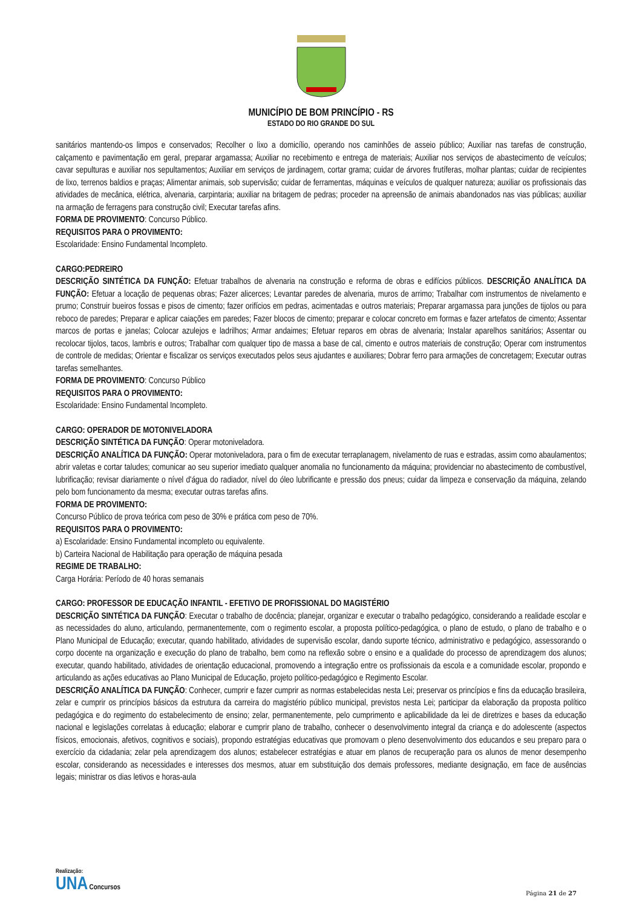MUNICÍPIO DE BOM PRINCÍPIO - RS
ESTADO DO RIO GRANDE DO SUL
sanitários mantendo-os limpos e conservados; Recolher o lixo a domicílio, operando nos caminhões de asseio público; Auxiliar nas tarefas de construção, calçamento e pavimentação em geral, preparar argamassa; Auxiliar no recebimento e entrega de materiais; Auxiliar nos serviços de abastecimento de veículos; cavar sepulturas e auxiliar nos sepultamentos; Auxiliar em serviços de jardinagem, cortar grama; cuidar de árvores frutíferas, molhar plantas; cuidar de recipientes de lixo, terrenos baldios e praças; Alimentar animais, sob supervisão; cuidar de ferramentas, máquinas e veículos de qualquer natureza; auxiliar os profissionais das atividades de mecânica, elétrica, alvenaria, carpintaria; auxiliar na britagem de pedras; proceder na apreensão de animais abandonados nas vias públicas; auxiliar na armação de ferragens para construção civil; Executar tarefas afins.
FORMA DE PROVIMENTO: Concurso Público.
REQUISITOS PARA O PROVIMENTO:
Escolaridade: Ensino Fundamental Incompleto.
CARGO:PEDREIRO
DESCRIÇÃO SINTÉTICA DA FUNÇÃO: Efetuar trabalhos de alvenaria na construção e reforma de obras e edifícios públicos. DESCRIÇÃO ANALÍTICA DA FUNÇÃO: Efetuar a locação de pequenas obras; Fazer alicerces; Levantar paredes de alvenaria, muros de arrimo; Trabalhar com instrumentos de nivelamento e prumo; Construir bueiros fossas e pisos de cimento; fazer orifícios em pedras, acimentadas e outros materiais; Preparar argamassa para junções de tijolos ou para reboco de paredes; Preparar e aplicar caiações em paredes; Fazer blocos de cimento; preparar e colocar concreto em formas e fazer artefatos de cimento; Assentar marcos de portas e janelas; Colocar azulejos e ladrilhos; Armar andaimes; Efetuar reparos em obras de alvenaria; Instalar aparelhos sanitários; Assentar ou recolocar tijolos, tacos, lambris e outros; Trabalhar com qualquer tipo de massa a base de cal, cimento e outros materiais de construção; Operar com instrumentos de controle de medidas; Orientar e fiscalizar os serviços executados pelos seus ajudantes e auxiliares; Dobrar ferro para armações de concretagem; Executar outras tarefas semelhantes.
FORMA DE PROVIMENTO: Concurso Público
REQUISITOS PARA O PROVIMENTO:
Escolaridade: Ensino Fundamental Incompleto.
CARGO: OPERADOR DE MOTONIVELADORA
DESCRIÇÃO SINTÉTICA DA FUNÇÃO: Operar motoniveladora.
DESCRIÇÃO ANALÍTICA DA FUNÇÃO: Operar motoniveladora, para o fim de executar terraplanagem, nivelamento de ruas e estradas, assim como abaulamentos; abrir valetas e cortar taludes; comunicar ao seu superior imediato qualquer anomalia no funcionamento da máquina; providenciar no abastecimento de combustível, lubrificação; revisar diariamente o nível d'água do radiador, nível do óleo lubrificante e pressão dos pneus; cuidar da limpeza e conservação da máquina, zelando pelo bom funcionamento da mesma; executar outras tarefas afins.
FORMA DE PROVIMENTO:
Concurso Público de prova teórica com peso de 30% e prática com peso de 70%.
REQUISITOS PARA O PROVIMENTO:
a) Escolaridade: Ensino Fundamental incompleto ou equivalente.
b) Carteira Nacional de Habilitação para operação de máquina pesada
REGIME DE TRABALHO:
Carga Horária: Período de 40 horas semanais
CARGO: PROFESSOR DE EDUCAÇÃO INFANTIL - EFETIVO DE PROFISSIONAL DO MAGISTÉRIO
DESCRIÇÃO SINTÉTICA DA FUNÇÃO: Executar o trabalho de docência; planejar, organizar e executar o trabalho pedagógico, considerando a realidade escolar e as necessidades do aluno, articulando, permanentemente, com o regimento escolar, a proposta político-pedagógica, o plano de estudo, o plano de trabalho e o Plano Municipal de Educação; executar, quando habilitado, atividades de supervisão escolar, dando suporte técnico, administrativo e pedagógico, assessorando o corpo docente na organização e execução do plano de trabalho, bem como na reflexão sobre o ensino e a qualidade do processo de aprendizagem dos alunos; executar, quando habilitado, atividades de orientação educacional, promovendo a integração entre os profissionais da escola e a comunidade escolar, propondo e articulando as ações educativas ao Plano Municipal de Educação, projeto político-pedagógico e Regimento Escolar.
DESCRIÇÃO ANALÍTICA DA FUNÇÃO: Conhecer, cumprir e fazer cumprir as normas estabelecidas nesta Lei; preservar os princípios e fins da educação brasileira, zelar e cumprir os princípios básicos da estrutura da carreira do magistério público municipal, previstos nesta Lei; participar da elaboração da proposta político pedagógica e do regimento do estabelecimento de ensino; zelar, permanentemente, pelo cumprimento e aplicabilidade da lei de diretrizes e bases da educação nacional e legislações correlatas à educação; elaborar e cumprir plano de trabalho, conhecer o desenvolvimento integral da criança e do adolescente (aspectos físicos, emocionais, afetivos, cognitivos e sociais), propondo estratégias educativas que promovam o pleno desenvolvimento dos educandos e seu preparo para o exercício da cidadania; zelar pela aprendizagem dos alunos; estabelecer estratégias e atuar em planos de recuperação para os alunos de menor desempenho escolar, considerando as necessidades e interesses dos mesmos, atuar em substituição dos demais professores, mediante designação, em face de ausências legais; ministrar os dias letivos e horas-aula
Realização:
UNA Concursos
Página 21 de 27